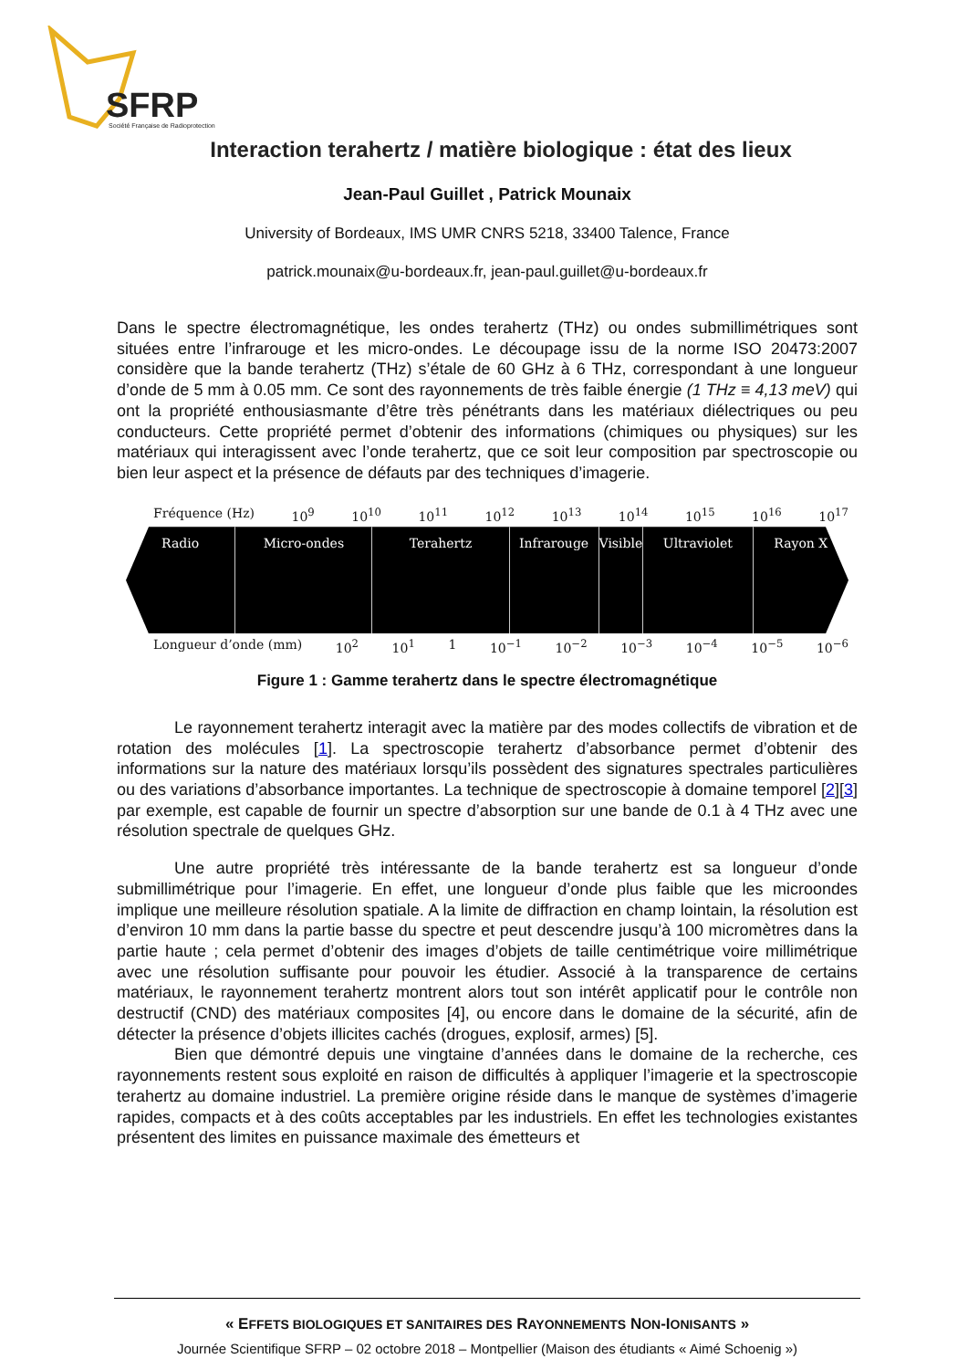SFRP
Société Française de Radioprotection
Interaction terahertz / matière biologique : état des lieux
Jean-Paul Guillet , Patrick Mounaix
University of Bordeaux, IMS UMR CNRS 5218, 33400 Talence, France
patrick.mounaix@u-bordeaux.fr, jean-paul.guillet@u-bordeaux.fr
Dans le spectre électromagnétique, les ondes terahertz (THz) ou ondes submillimétriques sont situées entre l’infrarouge et les micro-ondes. Le découpage issu de la norme ISO 20473:2007 considère que la bande terahertz (THz) s’étale de 60 GHz à 6 THz, correspondant à une longueur d’onde de 5 mm à 0.05 mm. Ce sont des rayonnements de très faible énergie (1 THz ≡ 4,13 meV) qui ont la propriété enthousiasmante d’être très pénétrants dans les matériaux diélectriques ou peu conducteurs. Cette propriété permet d’obtenir des informations (chimiques ou physiques) sur les matériaux qui interagissent avec l’onde terahertz, que ce soit leur composition par spectroscopie ou bien leur aspect et la présence de défauts par des techniques d’imagerie.
Fréquence (Hz) 10<sup>9</sup> 10<sup>10</sup> 10<sup>11</sup> 10<sup>12</sup> 10<sup>13</sup> 10<sup>14</sup> 10<sup>15</sup> 10<sup>16</sup> 10<sup>17</sup>
Radio Micro-ondes Terahertz Infrarouge Visible Ultraviolet Rayon X
Longueur d’onde (mm) 10<sup>2</sup> 10<sup>1</sup> 1 10<sup>−1</sup> 10<sup>−2</sup> 10<sup>−3</sup> 10<sup>−4</sup> 10<sup>−5</sup> 10<sup>−6</sup>
Figure 1 : Gamme terahertz dans le spectre électromagnétique
Le rayonnement terahertz interagit avec la matière par des modes collectifs de vibration et de rotation des molécules [1]. La spectroscopie terahertz d’absorbance permet d’obtenir des informations sur la nature des matériaux lorsqu’ils possèdent des signatures spectrales particulières ou des variations d’absorbance importantes. La technique de spectroscopie à domaine temporel [2][3] par exemple, est capable de fournir un spectre d’absorption sur une bande de 0.1 à 4 THz avec une résolution spectrale de quelques GHz.
Une autre propriété très intéressante de la bande terahertz est sa longueur d’onde submillimétrique pour l’imagerie. En effet, une longueur d’onde plus faible que les microondes implique une meilleure résolution spatiale. A la limite de diffraction en champ lointain, la résolution est d’environ 10 mm dans la partie basse du spectre et peut descendre jusqu’à 100 micromètres dans la partie haute ; cela permet d’obtenir des images d’objets de taille centimétrique voire millimétrique avec une résolution suffisante pour pouvoir les étudier. Associé à la transparence de certains matériaux, le rayonnement terahertz montrent alors tout son intérêt applicatif pour le contrôle non destructif (CND) des matériaux composites [4], ou encore dans le domaine de la sécurité, afin de détecter la présence d’objets illicites cachés (drogues, explosif, armes) [5].
Bien que démontré depuis une vingtaine d’années dans le domaine de la recherche, ces rayonnements restent sous exploité en raison de difficultés à appliquer l’imagerie et la spectroscopie terahertz au domaine industriel. La première origine réside dans le manque de systèmes d’imagerie rapides, compacts et à des coûts acceptables par les industriels. En effet les technologies existantes présentent des limites en puissance maximale des émetteurs et
« EFFETS BIOLOGIQUES ET SANITAIRES DES RAYONNEMENTS NON-IONISANTS »
Journée Scientifique SFRP – 02 octobre 2018 – Montpellier (Maison des étudiants « Aimé Schoenig »)